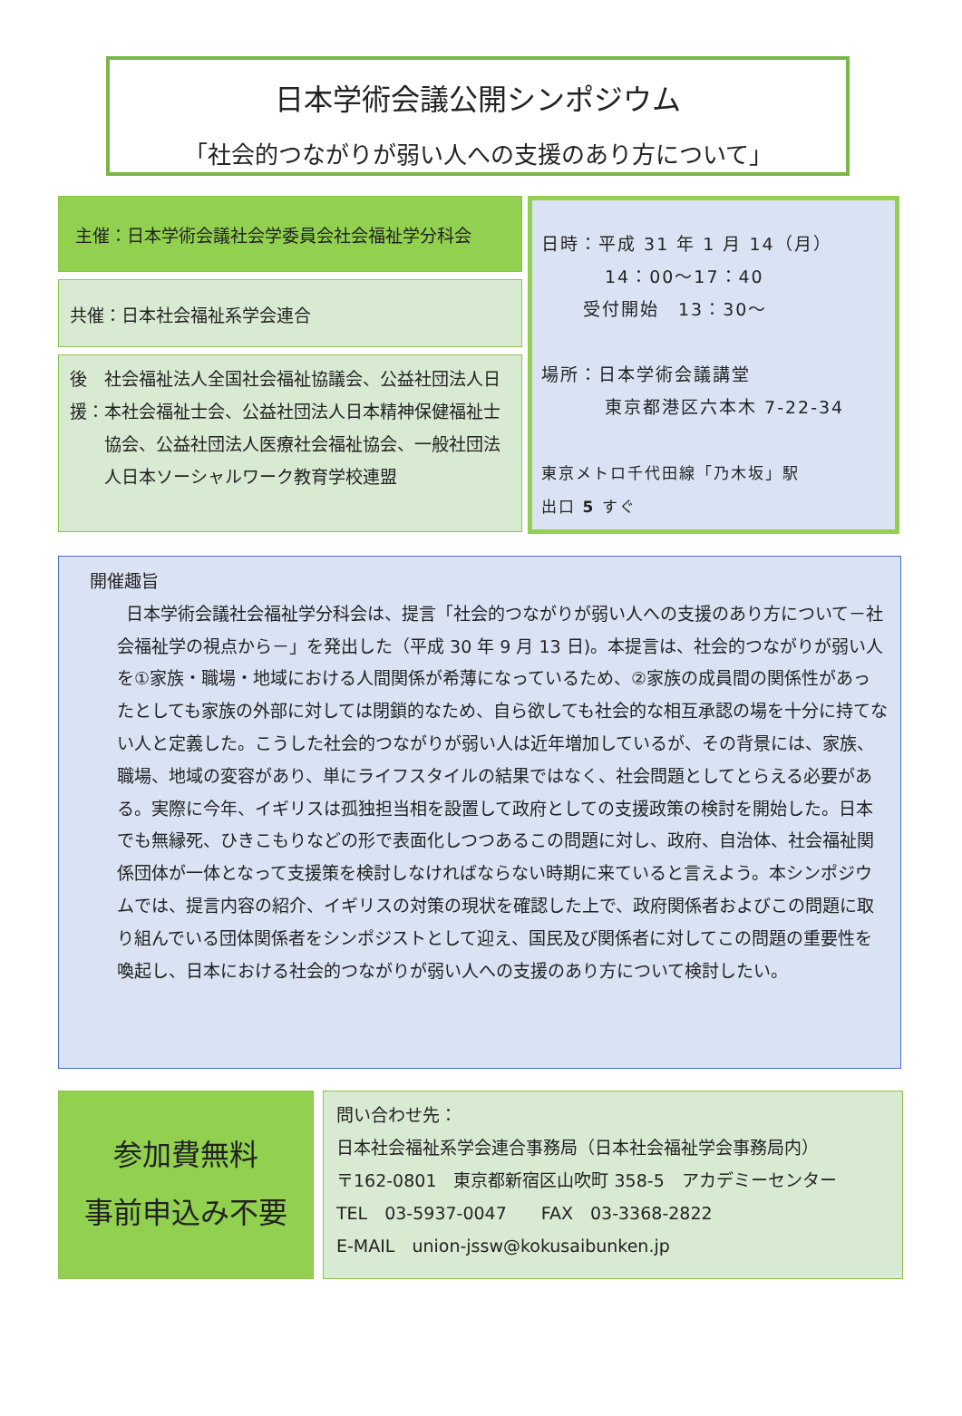日本学術会議公開シンポジウム
「社会的つながりが弱い人への支援のあり方について」
主催：日本学術会議社会学委員会社会福祉学分科会
共催：日本社会福祉系学会連合
後援： 社会福祉法人全国社会福祉協議会、公益社団法人日本社会福祉士会、公益社団法人日本精神保健福祉士協会、公益社団法人医療社会福祉協会、一般社団法人日本ソーシャルワーク教育学校連盟
日時：平成 31 年 1 月 14（月）
14：00～17：40
受付開始　13：30～
場所：日本学術会議講堂
東京都港区六本木 7-22-34
東京メトロ千代田線「乃木坂」駅
出口 5 すぐ
開催趣旨
日本学術会議社会福祉学分科会は、提言「社会的つながりが弱い人への支援のあり方について－社会福祉学の視点から－」を発出した（平成 30 年 9 月 13 日)。本提言は、社会的つながりが弱い人を①家族・職場・地域における人間関係が希薄になっているため、②家族の成員間の関係性があったとしても家族の外部に対しては閉鎖的なため、自ら欲しても社会的な相互承認の場を十分に持てない人と定義した。こうした社会的つながりが弱い人は近年増加しているが、その背景には、家族、職場、地域の変容があり、単にライフスタイルの結果ではなく、社会問題としてとらえる必要がある。実際に今年、イギリスは孤独担当相を設置して政府としての支援政策の検討を開始した。日本でも無縁死、ひきこもりなどの形で表面化しつつあるこの問題に対し、政府、自治体、社会福祉関係団体が一体となって支援策を検討しなければならない時期に来ていると言えよう。本シンポジウムでは、提言内容の紹介、イギリスの対策の現状を確認した上で、政府関係者およびこの問題に取り組んでいる団体関係者をシンポジストとして迎え、国民及び関係者に対してこの問題の重要性を喚起し、日本における社会的つながりが弱い人への支援のあり方について検討したい。
参加費無料
事前申込み不要
問い合わせ先：
日本社会福祉系学会連合事務局（日本社会福祉学会事務局内）
〒162-0801　東京都新宿区山吹町 358-5　アカデミーセンター
TEL　03-5937-0047　　FAX　03-3368-2822
E-MAIL　union-jssw@kokusaibunken.jp